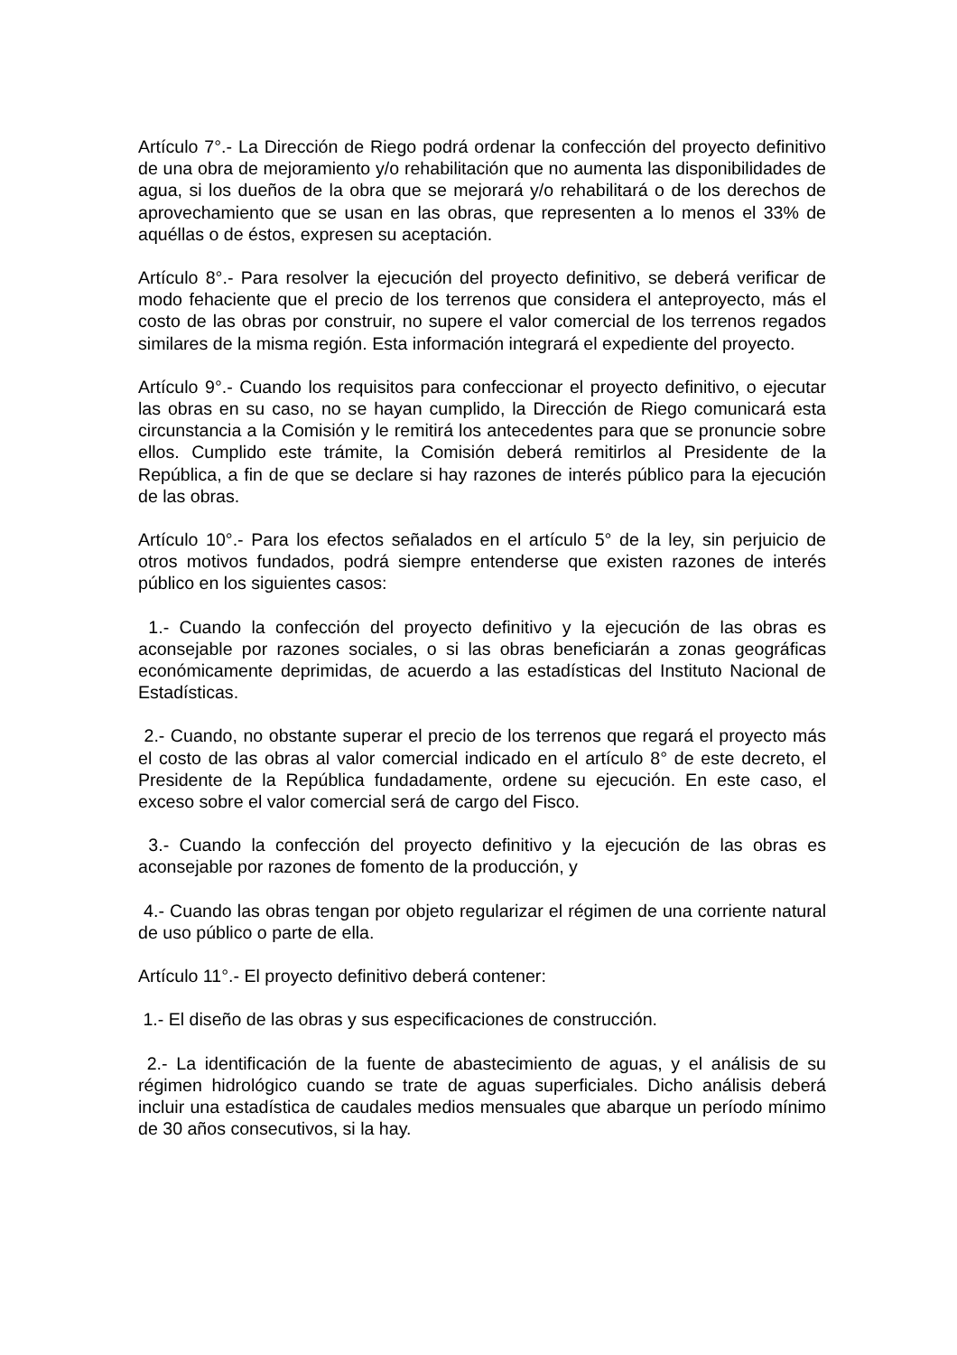Artículo 7°.- La Dirección de Riego podrá ordenar la confección del proyecto definitivo de una obra de mejoramiento y/o rehabilitación que no aumenta las disponibilidades de agua, si los dueños de la obra que se mejorará y/o rehabilitará o de los derechos de aprovechamiento que se usan en las obras, que representen a lo menos el 33% de aquéllas o de éstos, expresen su aceptación.
Artículo 8°.- Para resolver la ejecución del proyecto definitivo, se deberá verificar de modo fehaciente que el precio de los terrenos que considera el anteproyecto, más el costo de las obras por construir, no supere el valor comercial de los terrenos regados similares de la misma región. Esta información integrará el expediente del proyecto.
Artículo 9°.- Cuando los requisitos para confeccionar el proyecto definitivo, o ejecutar las obras en su caso, no se hayan cumplido, la Dirección de Riego comunicará esta circunstancia a la Comisión y le remitirá los antecedentes para que se pronuncie sobre ellos. Cumplido este trámite, la Comisión deberá remitirlos al Presidente de la República, a fin de que se declare si hay razones de interés público para la ejecución de las obras.
Artículo 10°.- Para los efectos señalados en el artículo 5° de la ley, sin perjuicio de otros motivos fundados, podrá siempre entenderse que existen razones de interés público en los siguientes casos:
1.- Cuando la confección del proyecto definitivo y la ejecución de las obras es aconsejable por razones sociales, o si las obras beneficiarán a zonas geográficas económicamente deprimidas, de acuerdo a las estadísticas del Instituto Nacional de Estadísticas.
2.- Cuando, no obstante superar el precio de los terrenos que regará el proyecto más el costo de las obras al valor comercial indicado en el artículo 8° de este decreto, el Presidente de la República fundadamente, ordene su ejecución. En este caso, el exceso sobre el valor comercial será de cargo del Fisco.
3.- Cuando la confección del proyecto definitivo y la ejecución de las obras es aconsejable por razones de fomento de la producción, y
4.- Cuando las obras tengan por objeto regularizar el régimen de una corriente natural de uso público o parte de ella.
Artículo 11°.- El proyecto definitivo deberá contener:
1.- El diseño de las obras y sus especificaciones de construcción.
2.- La identificación de la fuente de abastecimiento de aguas, y el análisis de su régimen hidrológico cuando se trate de aguas superficiales. Dicho análisis deberá incluir una estadística de caudales medios mensuales que abarque un período mínimo de 30 años consecutivos, si la hay.